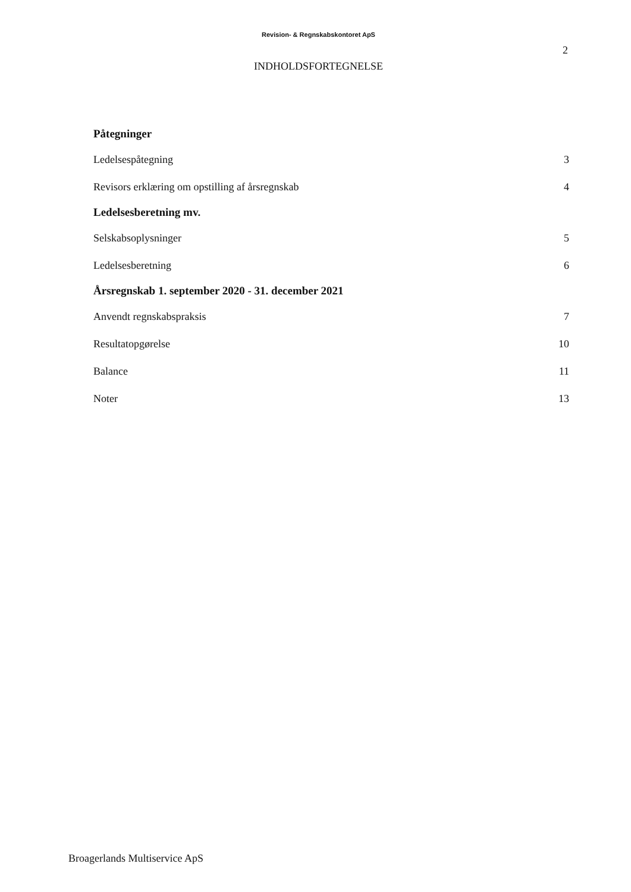Revision- & Regnskabskontoret ApS
2
INDHOLDSFORTEGNELSE
Påtegninger
Ledelsespåtegning 3
Revisors erklæring om opstilling af årsregnskab 4
Ledelsesberetning mv.
Selskabsoplysninger 5
Ledelsesberetning 6
Årsregnskab 1. september 2020 - 31. december 2021
Anvendt regnskabspraksis 7
Resultatopgørelse 10
Balance 11
Noter 13
Broagerlands Multiservice ApS